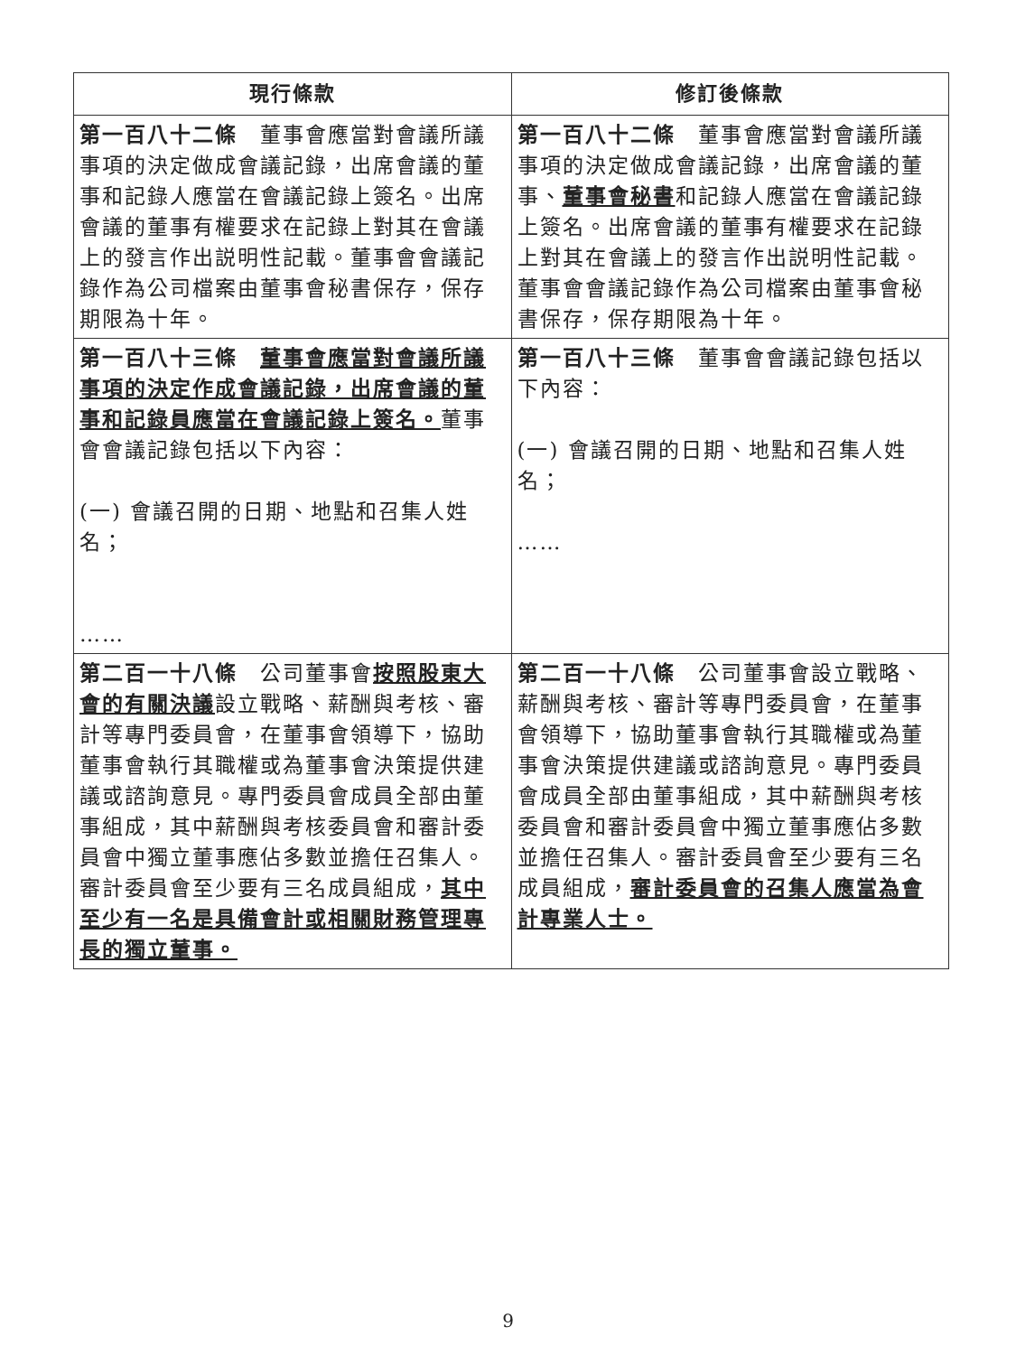| 現行條款 | 修訂後條款 |
| --- | --- |
| 第一百八十二條 董事會應當對會議所議事項的決定做成會議記錄，出席會議的董事和記錄人應當在會議記錄上簽名。出席會議的董事有權要求在記錄上對其在會議上的發言作出説明性記載。董事會會議記錄作為公司檔案由董事會秘書保存，保存期限為十年。 | 第一百八十二條 董事會應當對會議所議事項的決定做成會議記錄，出席會議的董事、 董事會秘書 和記錄人應當在會議記錄上簽名。出席會議的董事有權要求在記錄上對其在會議上的發言作出説明性記載。董事會會議記錄作為公司檔案由董事會秘書保存，保存期限為十年。 |
| 第一百八十三條 董事會應當對會議所議事項的決定作成會議記錄，出席會議的董事和記錄員應當在會議記錄上簽名。 董事會會議記錄包括以下內容： (一) 會議召開的日期、地點和召集人姓名； …… | 第一百八十三條 董事會會議記錄包括以下內容： (一) 會議召開的日期、地點和召集人姓名； …… |
| 第二百一十八條 公司董事會 按照股東大會的有關決議 設立戰略、薪酬與考核、審計等專門委員會，在董事會領導下，協助董事會執行其職權或為董事會決策提供建議或諮詢意見。專門委員會成員全部由董事組成，其中薪酬與考核委員會和審計委員會中獨立董事應佔多數並擔任召集人。審計委員會至少要有三名成員組成， 其中至少有一名是具備會計或相關財務管理專長的獨立董事。 | 第二百一十八條 公司董事會設立戰略、薪酬與考核、審計等專門委員會，在董事會領導下，協助董事會執行其職權或為董事會決策提供建議或諮詢意見。專門委員會成員全部由董事組成，其中薪酬與考核委員會和審計委員會中獨立董事應佔多數並擔任召集人。審計委員會至少要有三名成員組成， 審計委員會的召集人應當為會計專業人士。 |
9